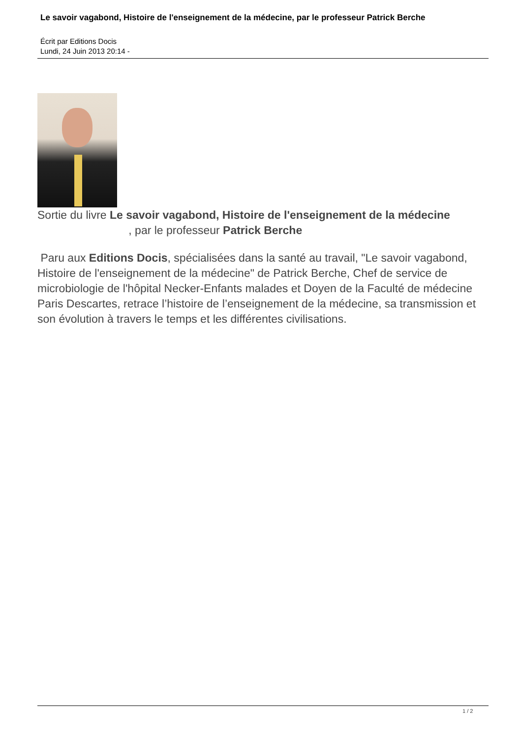Le savoir vagabond, Histoire de l'enseignement de la médecine, par le professeur Patrick Berche
Écrit par Editions Docis
Lundi, 24 Juin 2013 20:14 -
Sortie du livre Le savoir vagabond, Histoire de l'enseignement de la médecine , par le professeur Patrick Berche
Paru aux Editions Docis, spécialisées dans la santé au travail, "Le savoir vagabond, Histoire de l'enseignement de la médecine" de Patrick Berche, Chef de service de microbiologie de l'hôpital Necker-Enfants malades et Doyen de la Faculté de médecine Paris Descartes, retrace l’histoire de l’enseignement de la médecine, sa transmission et son évolution à travers le temps et les différentes civilisations.
1 / 2